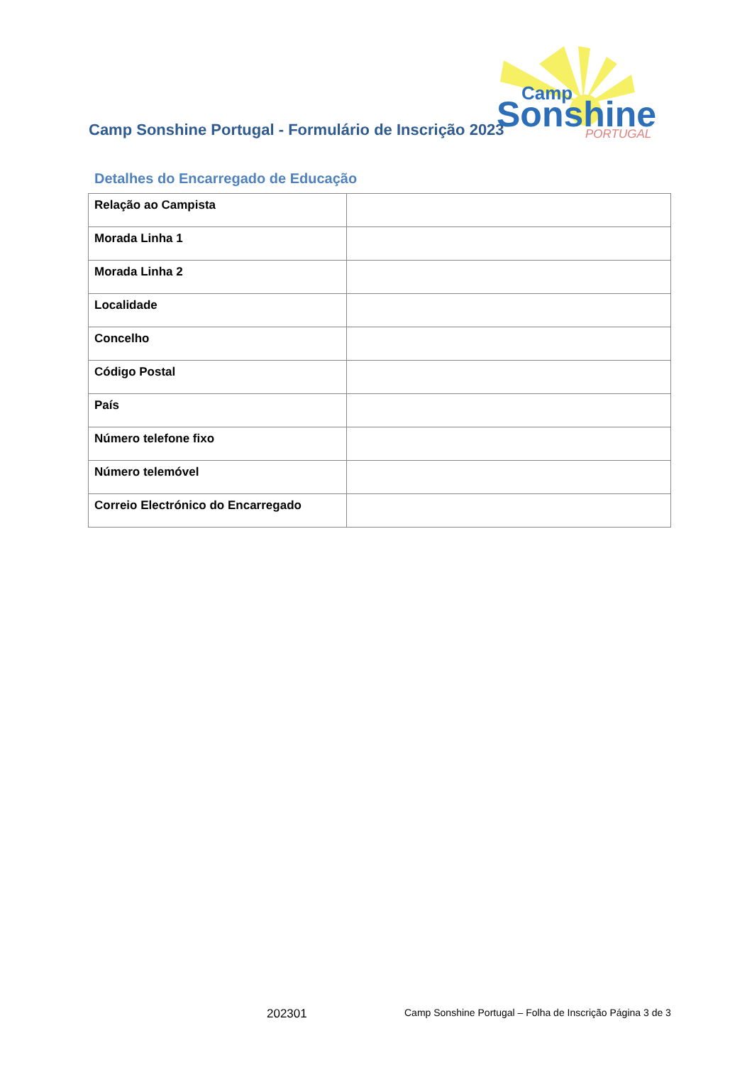Camp Sonshine Portugal - Formulário de Inscrição 2023
Camp
Sonshine
PORTUGAL
Detalhes do Encarregado de Educação
| Relação ao Campista | |
| Morada Linha 1 | |
| Morada Linha 2 | |
| Localidade | |
| Concelho | |
| Código Postal | |
| País | |
| Número telefone fixo | |
| Número telemóvel | |
| Correio Electrónico do Encarregado | |
202301 Camp Sonshine Portugal – Folha de Inscrição Página 3 de 3